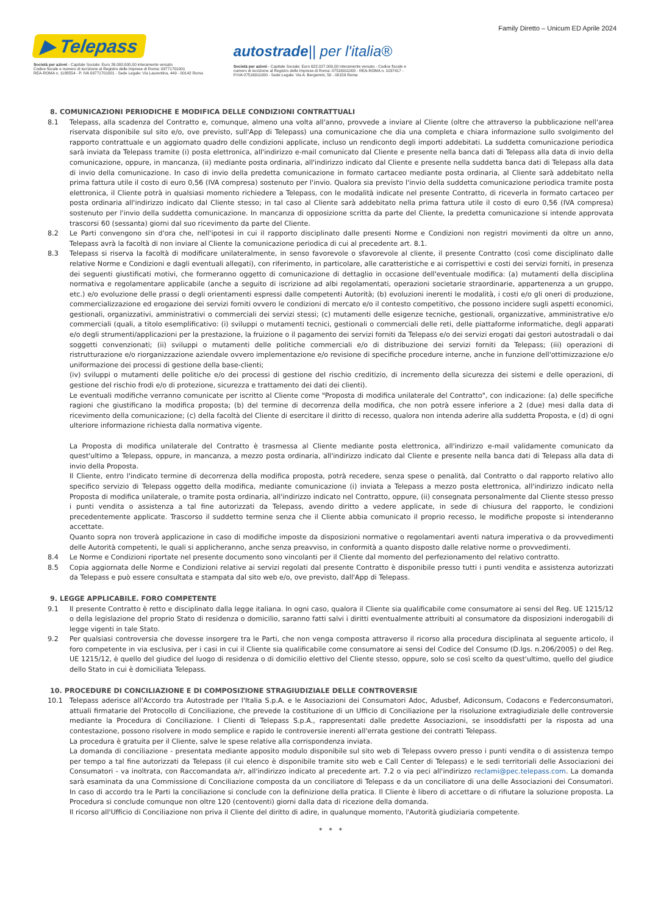Family Diretto – Unicum ED Aprile 2024
▶ Telepass
Società per azioni - Capitale Sociale: Euro 26.000.000,00 interamente versato
Codice fiscale e numero di iscrizione al Registro delle Imprese di Roma: 09771701001
REA-ROMA n. 1188554 - P. IVA 09771701001 - Sede Legale: Via Laurentina, 449 - 00142 Roma
autostrade|| per l'italia®
Società per azioni - Capitale Sociale: Euro 622.027.000,00 interamente versato - Codice fiscale e
numero di iscrizione al Registro delle Imprese di Roma: 07516911000 - REA-ROMA n. 1037417 -
P.IVA 07516911000 - Sede Legale: Via A. Bergamini, 50 - 00159 Roma
8. COMUNICAZIONI PERIODICHE E MODIFICA DELLE CONDIZIONI CONTRATTUALI
8.1 Telepass, alla scadenza del Contratto e, comunque, almeno una volta all'anno, provvede a inviare al Cliente (oltre che attraverso la pubblicazione nell'area riservata disponibile sul sito e/o, ove previsto, sull'App di Telepass) una comunicazione che dia una completa e chiara informazione sullo svolgimento del rapporto contrattuale e un aggiornato quadro delle condizioni applicate, incluso un rendiconto degli importi addebitati. La suddetta comunicazione periodica sarà inviata da Telepass tramite (i) posta elettronica, all'indirizzo e-mail comunicato dal Cliente e presente nella banca dati di Telepass alla data di invio della comunicazione, oppure, in mancanza, (ii) mediante posta ordinaria, all'indirizzo indicato dal Cliente e presente nella suddetta banca dati di Telepass alla data di invio della comunicazione. In caso di invio della predetta comunicazione in formato cartaceo mediante posta ordinaria, al Cliente sarà addebitato nella prima fattura utile il costo di euro 0,56 (IVA compresa) sostenuto per l'invio. Qualora sia previsto l'invio della suddetta comunicazione periodica tramite posta elettronica, il Cliente potrà in qualsiasi momento richiedere a Telepass, con le modalità indicate nel presente Contratto, di riceverla in formato cartaceo per posta ordinaria all'indirizzo indicato dal Cliente stesso; in tal caso al Cliente sarà addebitato nella prima fattura utile il costo di euro 0,56 (IVA compresa) sostenuto per l'invio della suddetta comunicazione. In mancanza di opposizione scritta da parte del Cliente, la predetta comunicazione si intende approvata trascorsi 60 (sessanta) giorni dal suo ricevimento da parte del Cliente.
8.2 Le Parti convengono sin d'ora che, nell'ipotesi in cui il rapporto disciplinato dalle presenti Norme e Condizioni non registri movimenti da oltre un anno, Telepass avrà la facoltà di non inviare al Cliente la comunicazione periodica di cui al precedente art. 8.1.
8.3 Telepass si riserva la facoltà di modificare unilateralmente, in senso favorevole o sfavorevole al cliente, il presente Contratto (così come disciplinato dalle relative Norme e Condizioni e dagli eventuali allegati), con riferimento, in particolare, alle caratteristiche e ai corrispettivi e costi dei servizi forniti, in presenza dei seguenti giustificati motivi, che formeranno oggetto di comunicazione di dettaglio in occasione dell'eventuale modifica: (a) mutamenti della disciplina normativa e regolamentare applicabile (anche a seguito di iscrizione ad albi regolamentati, operazioni societarie straordinarie, appartenenza a un gruppo, etc.) e/o evoluzione delle prassi o degli orientamenti espressi dalle competenti Autorità; (b) evoluzioni inerenti le modalità, i costi e/o gli oneri di produzione, commercializzazione ed erogazione dei servizi forniti ovvero le condizioni di mercato e/o il contesto competitivo, che possono incidere sugli aspetti economici, gestionali, organizzativi, amministrativi o commerciali dei servizi stessi; (c) mutamenti delle esigenze tecniche, gestionali, organizzative, amministrative e/o commerciali (quali, a titolo esemplificativo: (i) sviluppi o mutamenti tecnici, gestionali o commerciali delle reti, delle piattaforme informatiche, degli apparati e/o degli strumenti/applicazioni per la prestazione, la fruizione o il pagamento dei servizi forniti da Telepass e/o dei servizi erogati dai gestori autostradali o dai soggetti convenzionati; (ii) sviluppi o mutamenti delle politiche commerciali e/o di distribuzione dei servizi forniti da Telepass; (iii) operazioni di ristrutturazione e/o riorganizzazione aziendale ovvero implementazione e/o revisione di specifiche procedure interne, anche in funzione dell'ottimizzazione e/o uniformazione dei processi di gestione della base-clienti;
(iv) sviluppi o mutamenti delle politiche e/o dei processi di gestione del rischio creditizio, di incremento della sicurezza dei sistemi e delle operazioni, di gestione del rischio frodi e/o di protezione, sicurezza e trattamento dei dati dei clienti).
Le eventuali modifiche verranno comunicate per iscritto al Cliente come "Proposta di modifica unilaterale del Contratto", con indicazione: (a) delle specifiche ragioni che giustificano la modifica proposta; (b) del termine di decorrenza della modifica, che non potrà essere inferiore a 2 (due) mesi dalla data di ricevimento della comunicazione; (c) della facoltà del Cliente di esercitare il diritto di recesso, qualora non intenda aderire alla suddetta Proposta, e (d) di ogni ulteriore informazione richiesta dalla normativa vigente.
La Proposta di modifica unilaterale del Contratto è trasmessa al Cliente mediante posta elettronica, all'indirizzo e-mail validamente comunicato da quest'ultimo a Telepass, oppure, in mancanza, a mezzo posta ordinaria, all'indirizzo indicato dal Cliente e presente nella banca dati di Telepass alla data di invio della Proposta.
Il Cliente, entro l'indicato termine di decorrenza della modifica proposta, potrà recedere, senza spese o penalità, dal Contratto o dal rapporto relativo allo specifico servizio di Telepass oggetto della modifica, mediante comunicazione (i) inviata a Telepass a mezzo posta elettronica, all'indirizzo indicato nella Proposta di modifica unilaterale, o tramite posta ordinaria, all'indirizzo indicato nel Contratto, oppure, (ii) consegnata personalmente dal Cliente stesso presso i punti vendita o assistenza a tal fine autorizzati da Telepass, avendo diritto a vedere applicate, in sede di chiusura del rapporto, le condizioni precedentemente applicate. Trascorso il suddetto termine senza che il Cliente abbia comunicato il proprio recesso, le modifiche proposte si intenderanno accettate.
Quanto sopra non troverà applicazione in caso di modifiche imposte da disposizioni normative o regolamentari aventi natura imperativa o da provvedimenti delle Autorità competenti, le quali si applicheranno, anche senza preavviso, in conformità a quanto disposto dalle relative norme o provvedimenti.
8.4 Le Norme e Condizioni riportate nel presente documento sono vincolanti per il Cliente dal momento del perfezionamento del relativo contratto.
8.5 Copia aggiornata delle Norme e Condizioni relative ai servizi regolati dal presente Contratto è disponibile presso tutti i punti vendita e assistenza autorizzati da Telepass e può essere consultata e stampata dal sito web e/o, ove previsto, dall'App di Telepass.
9. LEGGE APPLICABILE. FORO COMPETENTE
9.1 Il presente Contratto è retto e disciplinato dalla legge italiana. In ogni caso, qualora il Cliente sia qualificabile come consumatore ai sensi del Reg. UE 1215/12 o della legislazione del proprio Stato di residenza o domicilio, saranno fatti salvi i diritti eventualmente attribuiti al consumatore da disposizioni inderogabili di legge vigenti in tale Stato.
9.2 Per qualsiasi controversia che dovesse insorgere tra le Parti, che non venga composta attraverso il ricorso alla procedura disciplinata al seguente articolo, il foro competente in via esclusiva, per i casi in cui il Cliente sia qualificabile come consumatore ai sensi del Codice del Consumo (D.lgs. n.206/2005) o del Reg. UE 1215/12, è quello del giudice del luogo di residenza o di domicilio elettivo del Cliente stesso, oppure, solo se così scelto da quest'ultimo, quello del giudice dello Stato in cui è domiciliata Telepass.
10. PROCEDURE DI CONCILIAZIONE E DI COMPOSIZIONE STRAGIUDIZIALE DELLE CONTROVERSIE
10.1 Telepass aderisce all'Accordo tra Autostrade per l'Italia S.p.A. e le Associazioni dei Consumatori Adoc, Adusbef, Adiconsum, Codacons e Federconsumatori, attuali firmatarie del Protocollo di Conciliazione, che prevede la costituzione di un Ufficio di Conciliazione per la risoluzione extragiudiziale delle controversie mediante la Procedura di Conciliazione. I Clienti di Telepass S.p.A., rappresentati dalle predette Associazioni, se insoddisfatti per la risposta ad una contestazione, possono risolvere in modo semplice e rapido le controversie inerenti all'errata gestione dei contratti Telepass.
La procedura è gratuita per il Cliente, salve le spese relative alla corrispondenza inviata.
La domanda di conciliazione - presentata mediante apposito modulo disponibile sul sito web di Telepass ovvero presso i punti vendita o di assistenza tempo per tempo a tal fine autorizzati da Telepass (il cui elenco è disponibile tramite sito web e Call Center di Telepass) e le sedi territoriali delle Associazioni dei Consumatori - va inoltrata, con Raccomandata a/r, all'indirizzo indicato al precedente art. 7.2 o via peci all'indirizzo reclami@pec.telepass.com. La domanda sarà esaminata da una Commissione di Conciliazione composta da un conciliatore di Telepass e da un conciliatore di una delle Associazioni dei Consumatori. In caso di accordo tra le Parti la conciliazione si conclude con la definizione della pratica. Il Cliente è libero di accettare o di rifiutare la soluzione proposta. La Procedura si conclude comunque non oltre 120 (centoventi) giorni dalla data di ricezione della domanda.
Il ricorso all'Ufficio di Conciliazione non priva il Cliente del diritto di adire, in qualunque momento, l'Autorità giudiziaria competente.
* * *